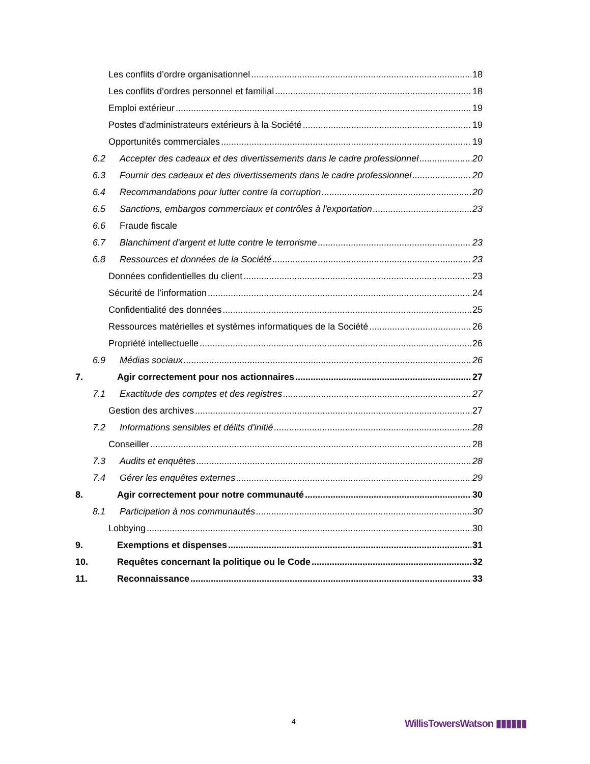Les conflits d’ordre organisationnel 18
Les conflits d’ordres personnel et familial 18
Emploi extérieur 19
Postes d'administrateurs extérieurs à la Société 19
Opportunités commerciales 19
6.2 Accepter des cadeaux et des divertissements dans le cadre professionnel 20
6.3 Fournir des cadeaux et des divertissements dans le cadre professionnel 20
6.4 Recommandations pour lutter contre la corruption 20
6.5 Sanctions, embargos commerciaux et contrôles à l'exportation 23
6.6 Fraude fiscale
6.7 Blanchiment d'argent et lutte contre le terrorisme 23
6.8 Ressources et données de la Société 23
Données confidentielles du client 23
Sécurité de l’information 24
Confidentialité des données 25
Ressources matérielles et systèmes informatiques de la Société 26
Propriété intellectuelle 26
6.9 Médias sociaux 26
7. Agir correctement pour nos actionnaires 27
7.1 Exactitude des comptes et des registres 27
Gestion des archives 27
7.2 Informations sensibles et délits d'initié 28
Conseiller 28
7.3 Audits et enquêtes 28
7.4 Gérer les enquêtes externes 29
8. Agir correctement pour notre communauté 30
8.1 Participation à nos communautés 30
Lobbying 30
9. Exemptions et dispenses 31
10. Requêtes concernant la politique ou le Code 32
11. Reconnaissance 33
4 WillisTowersWatson ▮▮▮▮▮▮